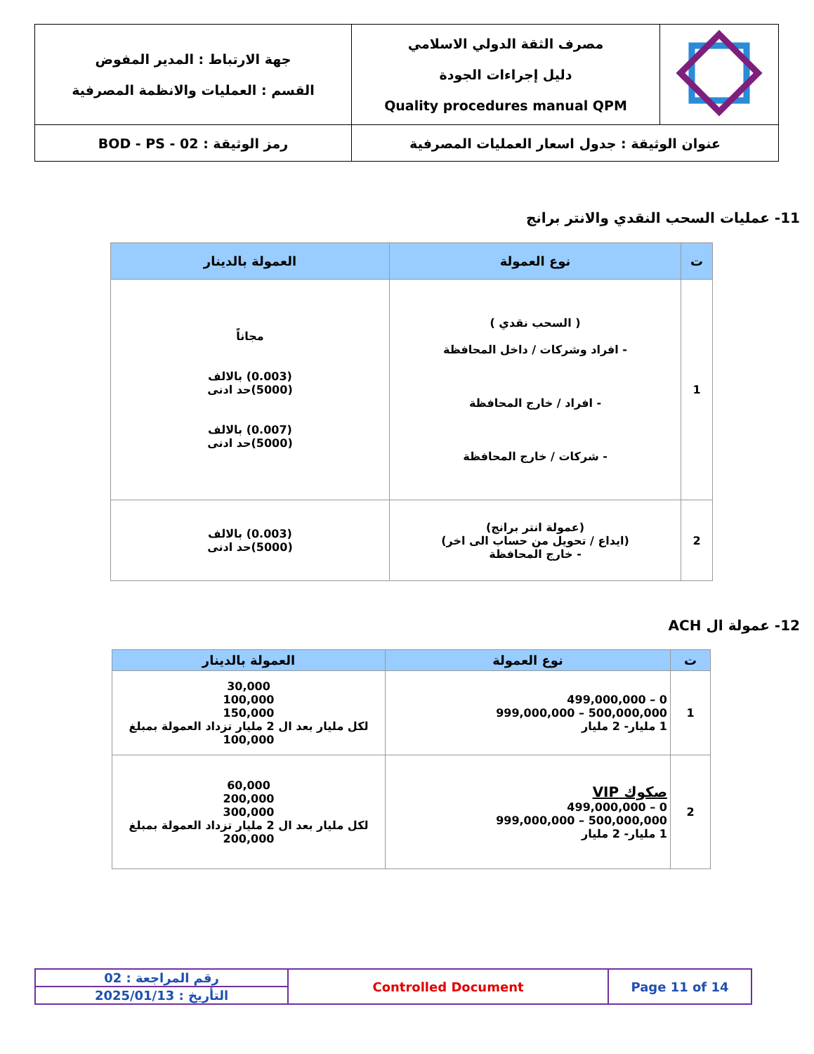| | مصرف الثقة الدولي الاسلامي دليل إجراءات الجودة Quality procedures manual QPM | جهة الارتباط : المدير المفوض القسم : العمليات والانظمة المصرفية |
| عنوان الوثيقة : جدول اسعار العمليات المصرفية | | رمز الوثيقة : BOD - PS - 02 |
11- عمليات السحب النقدي والانتر برانج
| ت | نوع العمولة | العمولة بالدينار |
| --- | --- | --- |
| 1 | ( السحب نقدي ) - افراد وشركات / داخل المحافظة - افراد / خارج المحافظة - شركات / خارج المحافظة | مجاناً (0.003) بالالف (5000)حد ادنى (0.007) بالالف (5000)حد ادنى |
| 2 | (عمولة انتر برانج) (ايداع / تحويل من حساب الى اخر) - خارج المحافظة | (0.003) بالالف (5000)حد ادنى |
12- عمولة ال ACH
| ت | نوع العمولة | العمولة بالدينار |
| --- | --- | --- |
| 1 | 0 – 499,000,000 500,000,000 – 999,000,000 1 مليار- 2 مليار | 30,000 100,000 150,000 لكل مليار بعد ال 2 مليار تزداد العمولة بمبلغ 100,000 |
| 2 | صكوك VIP 0 – 499,000,000 500,000,000 – 999,000,000 1 مليار- 2 مليار | 60,000 200,000 300,000 لكل مليار بعد ال 2 مليار تزداد العمولة بمبلغ 200,000 |
| رقم المراجعة : 02 | Controlled Document | Page 11 of 14 |
| التأريخ : 2025/01/13 | | |